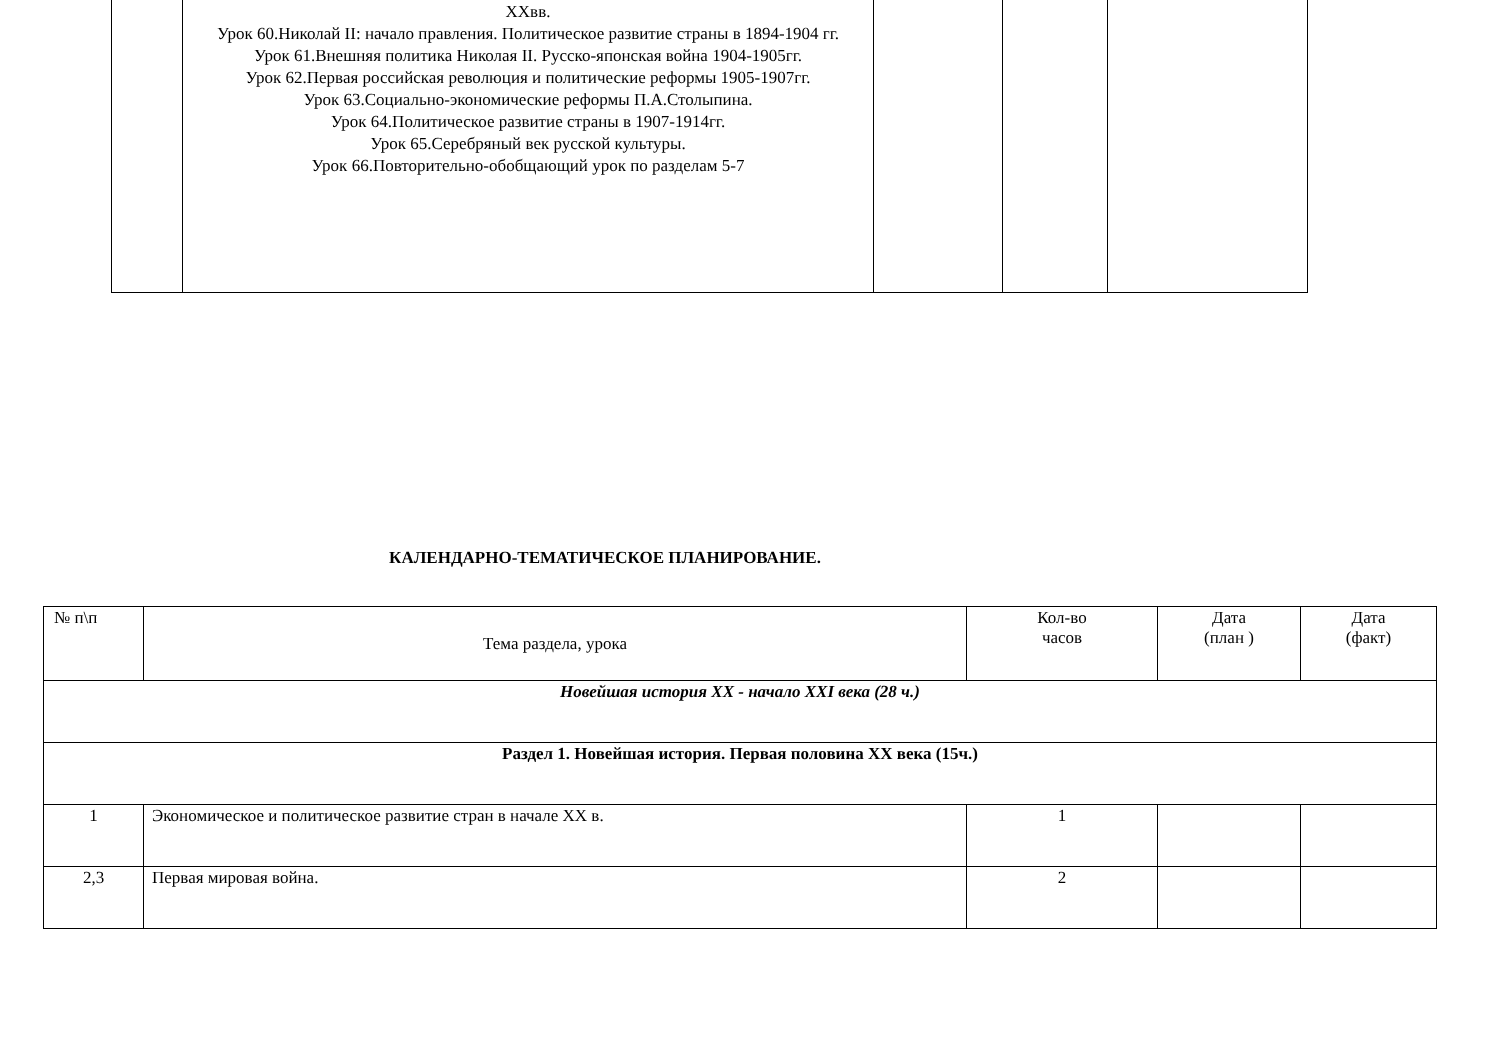| | XXвв. Урок 60.Николай II: начало правления. Политическое развитие страны в 1894-1904 гг. Урок 61.Внешняя политика Николая II. Русско-японская война 1904-1905гг. Урок 62.Первая российская революция и политические реформы 1905-1907гг. Урок 63.Социально-экономические реформы П.А.Столыпина. Урок 64.Политическое развитие страны в 1907-1914гг. Урок 65.Серебряный век русской культуры. Урок 66.Повторительно-обобщающий урок по разделам 5-7 | | | |
КАЛЕНДАРНО-ТЕМАТИЧЕСКОЕ ПЛАНИРОВАНИЕ.
| № п\п | Тема раздела, урока | Кол-во часов | Дата (план ) | Дата (факт) |
| --- | --- | --- | --- | --- |
| Новейшая история XX - начало XXI века (28 ч.) | | | | |
| Раздел 1. Новейшая история. Первая половина XX века (15ч.) | | | | |
| 1 | Экономическое и политическое развитие стран в начале XX в. | 1 | | |
| 2,3 | Первая мировая война. | 2 | | |